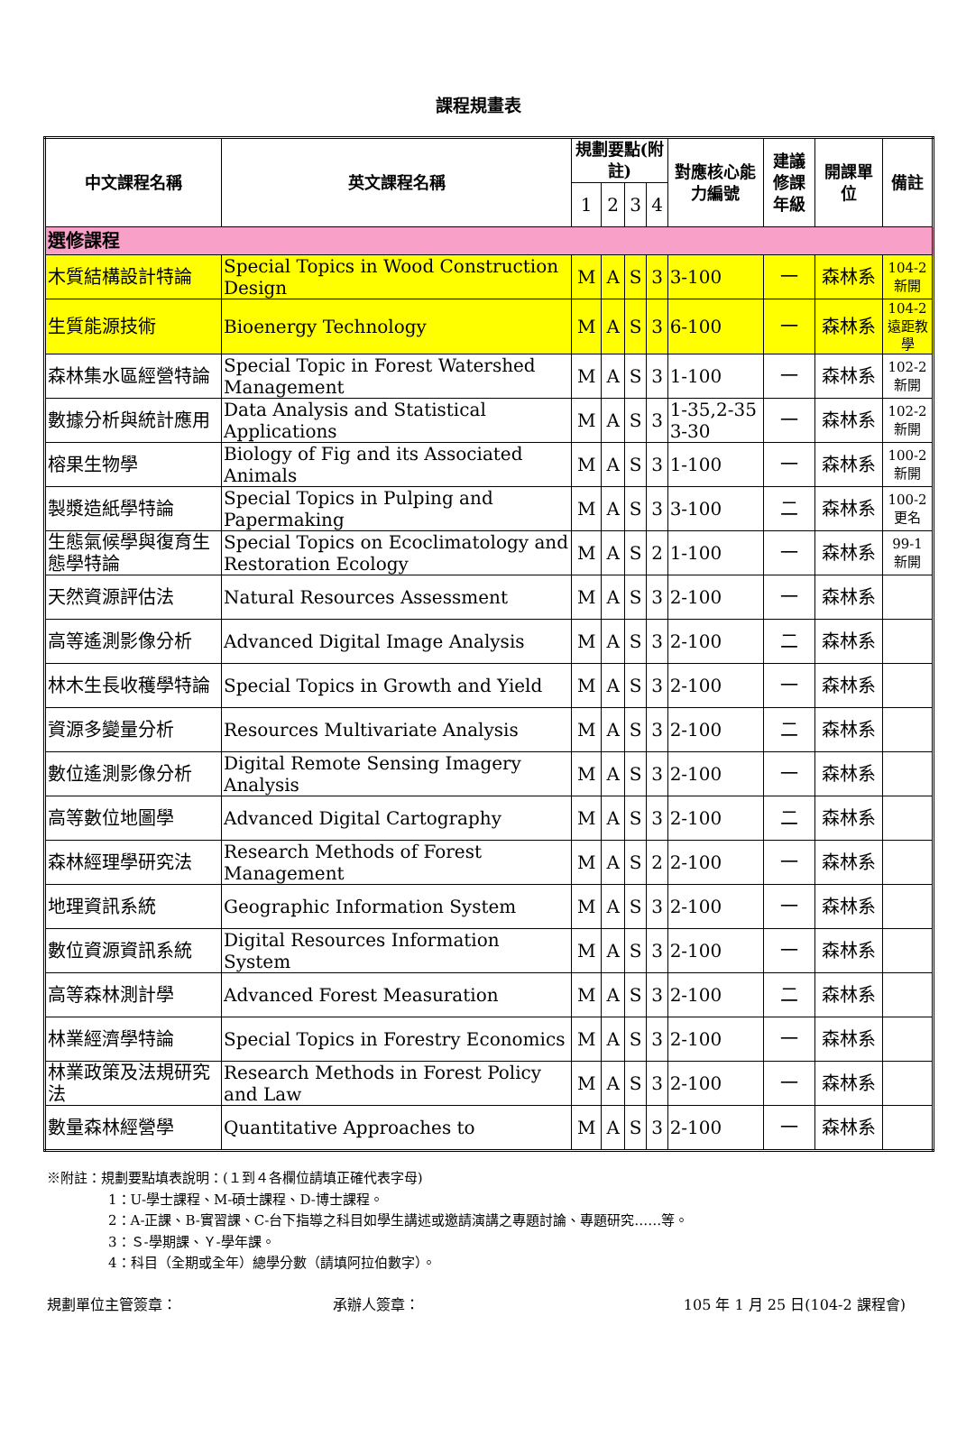課程規畫表
| 中文課程名稱 | 英文課程名稱 | 規劃要點(附註) | | | | 對應核心能力編號 | 建議修課年級 | 開課單位 | 備註 |
| --- | --- | --- | --- | --- | --- | --- | --- | --- | --- |
| | | 1 | 2 | 3 | 4 | | | | |
| 選修課程 | | | | | | | | | |
| 木質結構設計特論 | Special Topics in Wood Construction Design | M | A | S | 3 | 3-100 | 一 | 森林系 | 104-2 新開 |
| 生質能源技術 | Bioenergy Technology | M | A | S | 3 | 6-100 | 一 | 森林系 | 104-2 遠距教學 |
| 森林集水區經營特論 | Special Topic in Forest Watershed Management | M | A | S | 3 | 1-100 | 一 | 森林系 | 102-2 新開 |
| 數據分析與統計應用 | Data Analysis and Statistical Applications | M | A | S | 3 | 1-35,2-35 3-30 | 一 | 森林系 | 102-2 新開 |
| 榕果生物學 | Biology of Fig and its Associated Animals | M | A | S | 3 | 1-100 | 一 | 森林系 | 100-2 新開 |
| 製漿造紙學特論 | Special Topics in Pulping and Papermaking | M | A | S | 3 | 3-100 | 二 | 森林系 | 100-2 更名 |
| 生態氣候學與復育生態學特論 | Special Topics on Ecoclimatology and Restoration Ecology | M | A | S | 2 | 1-100 | 一 | 森林系 | 99-1 新開 |
| 天然資源評估法 | Natural Resources Assessment | M | A | S | 3 | 2-100 | 一 | 森林系 | |
| 高等遙測影像分析 | Advanced Digital Image Analysis | M | A | S | 3 | 2-100 | 二 | 森林系 | |
| 林木生長收穫學特論 | Special Topics in Growth and Yield | M | A | S | 3 | 2-100 | 一 | 森林系 | |
| 資源多變量分析 | Resources Multivariate Analysis | M | A | S | 3 | 2-100 | 二 | 森林系 | |
| 數位遙測影像分析 | Digital Remote Sensing Imagery Analysis | M | A | S | 3 | 2-100 | 一 | 森林系 | |
| 高等數位地圖學 | Advanced Digital Cartography | M | A | S | 3 | 2-100 | 二 | 森林系 | |
| 森林經理學研究法 | Research Methods of Forest Management | M | A | S | 2 | 2-100 | 一 | 森林系 | |
| 地理資訊系統 | Geographic Information System | M | A | S | 3 | 2-100 | 一 | 森林系 | |
| 數位資源資訊系統 | Digital Resources Information System | M | A | S | 3 | 2-100 | 一 | 森林系 | |
| 高等森林測計學 | Advanced Forest Measuration | M | A | S | 3 | 2-100 | 二 | 森林系 | |
| 林業經濟學特論 | Special Topics in Forestry Economics | M | A | S | 3 | 2-100 | 一 | 森林系 | |
| 林業政策及法規研究法 | Research Methods in Forest Policy and Law | M | A | S | 3 | 2-100 | 一 | 森林系 | |
| 數量森林經營學 | Quantitative Approaches to | M | A | S | 3 | 2-100 | 一 | 森林系 | |
※附註：規劃要點填表說明：(１到４各欄位請填正確代表字母)
1：U-學士課程、M-碩士課程、D-博士課程。
2：A-正課、B-實習課、C-台下指導之科目如學生講述或邀請演講之專題討論、專題研究……等。
3：Ｓ-學期課、Ｙ-學年課。
4：科目（全期或全年）總學分數（請填阿拉伯數字）。
規劃單位主管簽章： 承辦人簽章： 105 年 1 月 25 日(104-2 課程會)